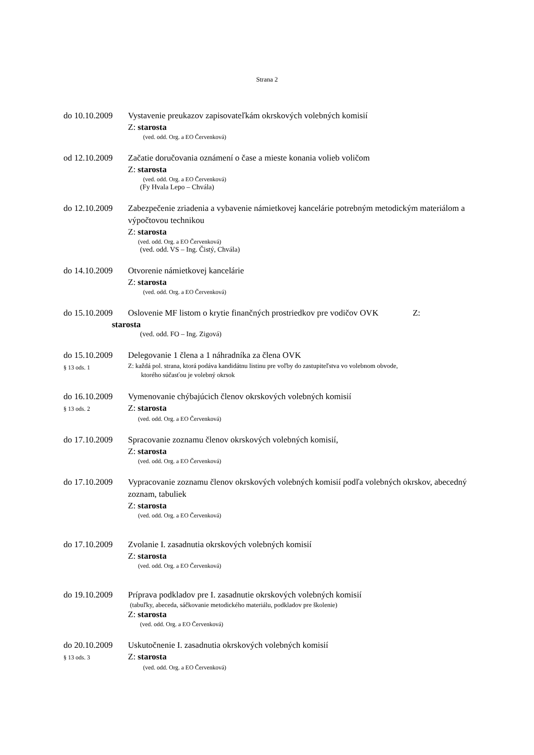Strana 2
do 10.10.2009 Vystavenie preukazov zapisovateľkám okrskových volebných komisií
Z: starosta
(ved. odd. Org. a EO Červenková)
od 12.10.2009 Začatie doručovania oznámení o čase a mieste konania volieb voličom
Z: starosta
(ved. odd. Org. a EO Červenková)
(Fy Hvala Lepo – Chvála)
do 12.10.2009 Zabezpečenie zriadenia a vybavenie námietkovej kancelárie potrebným metodickým materiálom a výpočtovou technikou
Z: starosta
(ved. odd. Org. a EO Červenková)
(ved. odd. VS – Ing. Čistý, Chvála)
do 14.10.2009 Otvorenie námietkovej kancelárie
Z: starosta
(ved. odd. Org. a EO Červenková)
do 15.10.2009 Oslovenie MF listom o krytie finančných prostriedkov pre vodičov OVK Z:
starosta
(ved. odd. FO – Ing. Zigová)
do 15.10.2009 Delegovanie 1 člena a 1 náhradníka za člena OVK
§ 13 ods. 1 Z: každá pol. strana, ktorá podáva kandidátnu listinu pre voľby do zastupiteľstva vo volebnom obvode,
ktorého súčasťou je volebný okrsok
do 16.10.2009 Vymenovanie chýbajúcich členov okrskových volebných komisií
§ 13 ods. 2 Z: starosta
(ved. odd. Org. a EO Červenková)
do 17.10.2009 Spracovanie zoznamu členov okrskových volebných komisií,
Z: starosta
(ved. odd. Org. a EO Červenková)
do 17.10.2009 Vypracovanie zoznamu členov okrskových volebných komisií podľa volebných okrskov, abecedný zoznam, tabuliek
Z: starosta
(ved. odd. Org. a EO Červenková)
do 17.10.2009 Zvolanie I. zasadnutia okrskových volebných komisií
Z: starosta
(ved. odd. Org. a EO Červenková)
do 19.10.2009 Príprava podkladov pre I. zasadnutie okrskových volebných komisií
(tabuľky, abeceda, sáčkovanie metodického materiálu, podkladov pre školenie)
Z: starosta
(ved. odd. Org. a EO Červenková)
do 20.10.2009 Uskutočnenie I. zasadnutia okrskových volebných komisií
§ 13 ods. 3 Z: starosta
(ved. odd. Org. a EO Červenková)